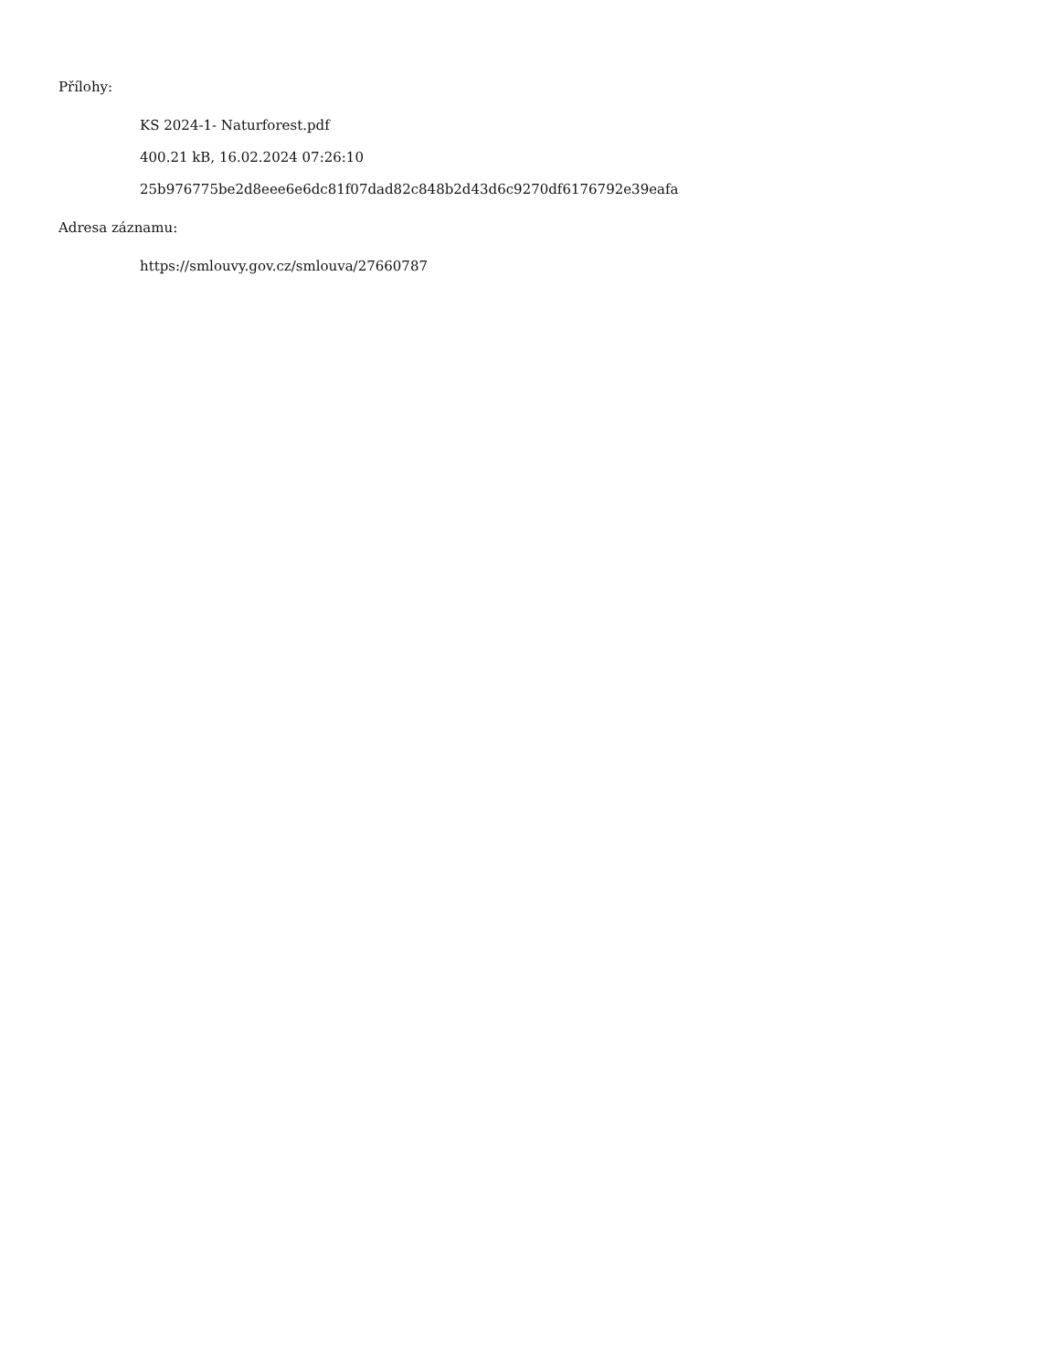Přílohy:
KS 2024-1- Naturforest.pdf
400.21 kB, 16.02.2024 07:26:10
25b976775be2d8eee6e6dc81f07dad82c848b2d43d6c9270df6176792e39eafa
Adresa záznamu:
https://smlouvy.gov.cz/smlouva/27660787